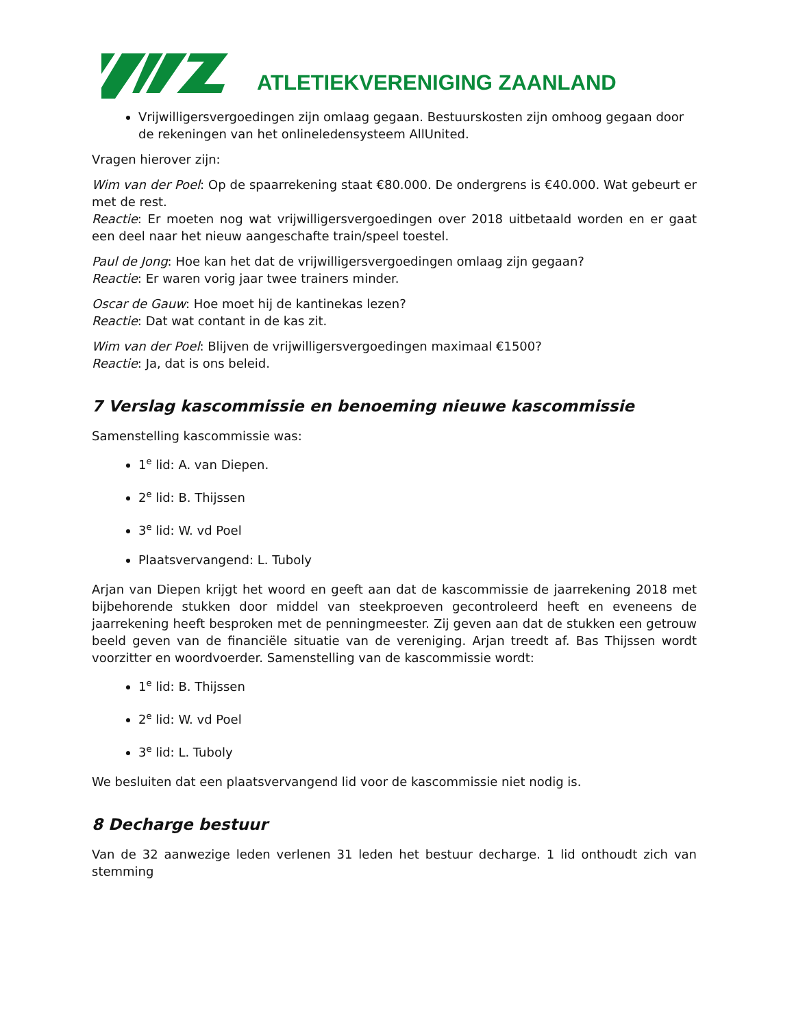ATLETIEKVERENIGING ZAANLAND
Vrijwilligersvergoedingen zijn omlaag gegaan. Bestuurskosten zijn omhoog gegaan door de rekeningen van het onlineledensysteem AllUnited.
Vragen hierover zijn:
Wim van der Poel: Op de spaarrekening staat €80.000. De ondergrens is €40.000. Wat gebeurt er met de rest.
Reactie: Er moeten nog wat vrijwilligersvergoedingen over 2018 uitbetaald worden en er gaat een deel naar het nieuw aangeschafte train/speel toestel.
Paul de Jong: Hoe kan het dat de vrijwilligersvergoedingen omlaag zijn gegaan?
Reactie: Er waren vorig jaar twee trainers minder.
Oscar de Gauw: Hoe moet hij de kantinekas lezen?
Reactie: Dat wat contant in de kas zit.
Wim van der Poel: Blijven de vrijwilligersvergoedingen maximaal €1500?
Reactie: Ja, dat is ons beleid.
7 Verslag kascommissie en benoeming nieuwe kascommissie
Samenstelling kascommissie was:
1<sup>e</sup> lid: A. van Diepen.
2<sup>e</sup> lid: B. Thijssen
3<sup>e</sup> lid: W. vd Poel
Plaatsvervangend: L. Tuboly
Arjan van Diepen krijgt het woord en geeft aan dat de kascommissie de jaarrekening 2018 met bijbehorende stukken door middel van steekproeven gecontroleerd heeft en eveneens de jaarrekening heeft besproken met de penningmeester. Zij geven aan dat de stukken een getrouw beeld geven van de financiële situatie van de vereniging. Arjan treedt af. Bas Thijssen wordt voorzitter en woordvoerder. Samenstelling van de kascommissie wordt:
1<sup>e</sup> lid: B. Thijssen
2<sup>e</sup> lid: W. vd Poel
3<sup>e</sup> lid: L. Tuboly
We besluiten dat een plaatsvervangend lid voor de kascommissie niet nodig is.
8 Decharge bestuur
Van de 32 aanwezige leden verlenen 31 leden het bestuur decharge. 1 lid onthoudt zich van stemming